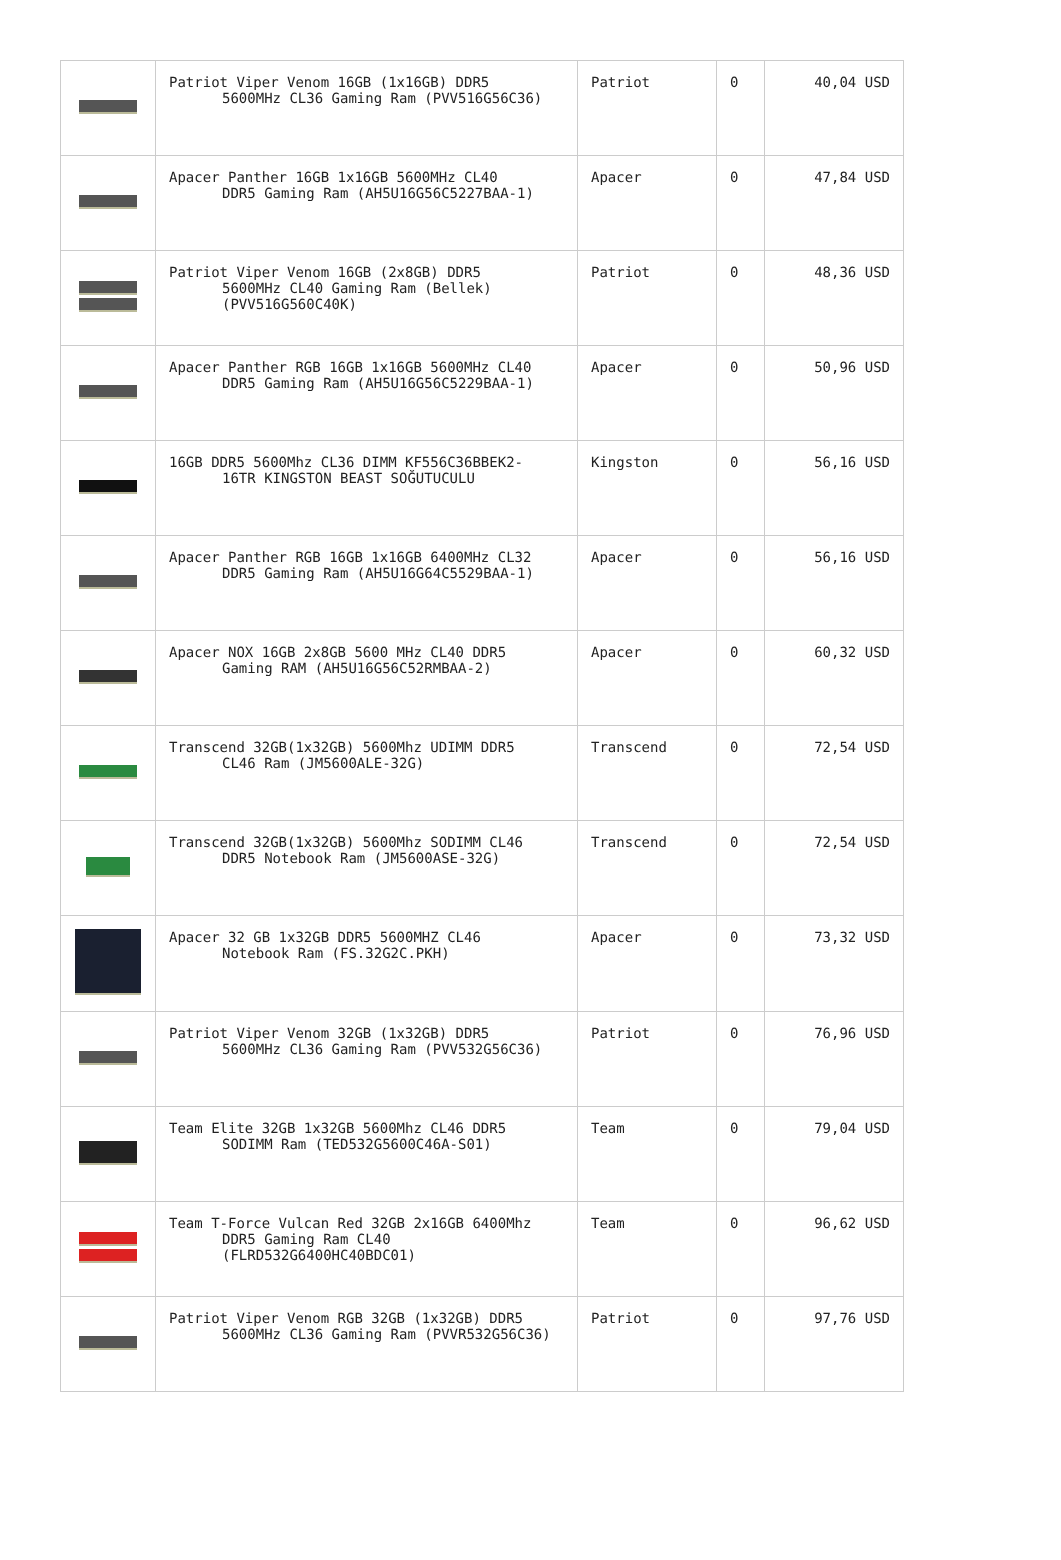| | Patriot Viper Venom 16GB (1x16GB) DDR5 5600MHz CL36 Gaming Ram (PVV516G56C36) | Patriot | 0 | 40,04 USD |
| | Apacer Panther 16GB 1x16GB 5600MHz CL40 DDR5 Gaming Ram (AH5U16G56C5227BAA-1) | Apacer | 0 | 47,84 USD |
| | Patriot Viper Venom 16GB (2x8GB) DDR5 5600MHz CL40 Gaming Ram (Bellek) (PVV516G560C40K) | Patriot | 0 | 48,36 USD |
| | Apacer Panther RGB 16GB 1x16GB 5600MHz CL40 DDR5 Gaming Ram (AH5U16G56C5229BAA-1) | Apacer | 0 | 50,96 USD |
| | 16GB DDR5 5600Mhz CL36 DIMM KF556C36BBEK2- 16TR KINGSTON BEAST SOĞUTUCULU | Kingston | 0 | 56,16 USD |
| | Apacer Panther RGB 16GB 1x16GB 6400MHz CL32 DDR5 Gaming Ram (AH5U16G64C5529BAA-1) | Apacer | 0 | 56,16 USD |
| | Apacer NOX 16GB 2x8GB 5600 MHz CL40 DDR5 Gaming RAM (AH5U16G56C52RMBAA-2) | Apacer | 0 | 60,32 USD |
| | Transcend 32GB(1x32GB) 5600Mhz UDIMM DDR5 CL46 Ram (JM5600ALE-32G) | Transcend | 0 | 72,54 USD |
| | Transcend 32GB(1x32GB) 5600Mhz SODIMM CL46 DDR5 Notebook Ram (JM5600ASE-32G) | Transcend | 0 | 72,54 USD |
| | Apacer 32 GB 1x32GB DDR5 5600MHZ CL46 Notebook Ram (FS.32G2C.PKH) | Apacer | 0 | 73,32 USD |
| | Patriot Viper Venom 32GB (1x32GB) DDR5 5600MHz CL36 Gaming Ram (PVV532G56C36) | Patriot | 0 | 76,96 USD |
| | Team Elite 32GB 1x32GB 5600Mhz CL46 DDR5 SODIMM Ram (TED532G5600C46A-S01) | Team | 0 | 79,04 USD |
| | Team T-Force Vulcan Red 32GB 2x16GB 6400Mhz DDR5 Gaming Ram CL40 (FLRD532G6400HC40BDC01) | Team | 0 | 96,62 USD |
| | Patriot Viper Venom RGB 32GB (1x32GB) DDR5 5600MHz CL36 Gaming Ram (PVVR532G56C36) | Patriot | 0 | 97,76 USD |